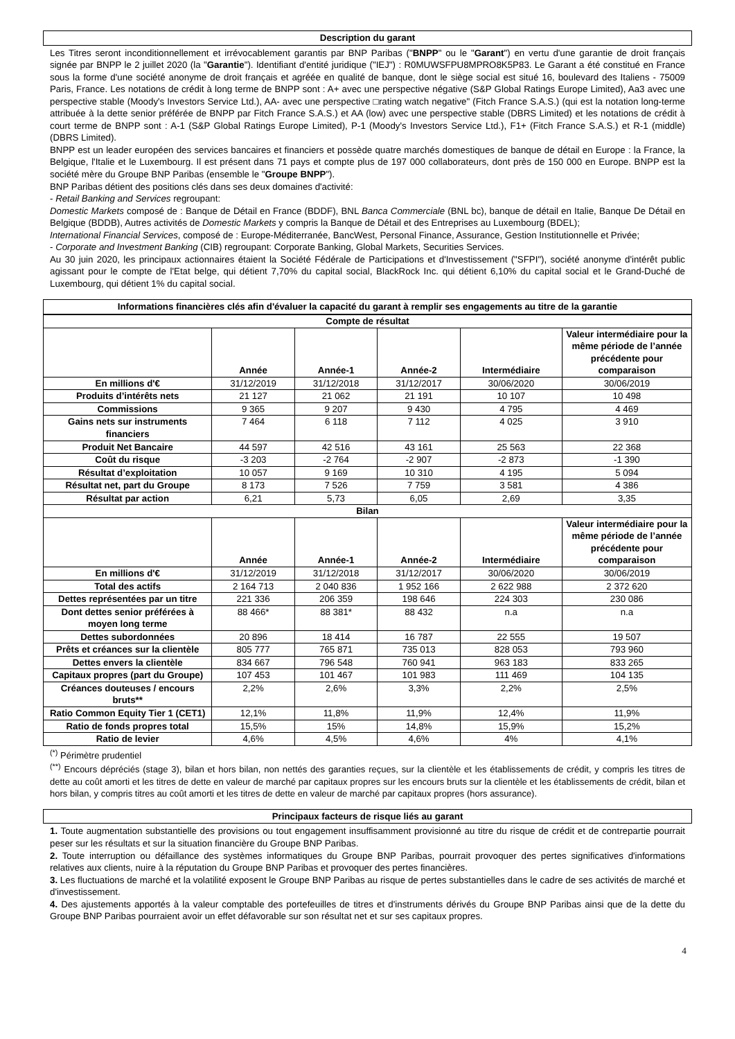Description du garant
Les Titres seront inconditionnellement et irrévocablement garantis par BNP Paribas ("BNPP" ou le "Garant") en vertu d'une garantie de droit français signée par BNPP le 2 juillet 2020 (la "Garantie"). Identifiant d'entité juridique ("IEJ") : R0MUWSFPU8MPRO8K5P83. Le Garant a été constitué en France sous la forme d'une société anonyme de droit français et agréée en qualité de banque, dont le siège social est situé 16, boulevard des Italiens - 75009 Paris, France. Les notations de crédit à long terme de BNPP sont : A+ avec une perspective négative (S&P Global Ratings Europe Limited), Aa3 avec une perspective stable (Moody's Investors Service Ltd.), AA- avec une perspective □rating watch negative" (Fitch France S.A.S.) (qui est la notation long-terme attribuée à la dette senior préférée de BNPP par Fitch France S.A.S.) et AA (low) avec une perspective stable (DBRS Limited) et les notations de crédit à court terme de BNPP sont : A-1 (S&P Global Ratings Europe Limited), P-1 (Moody's Investors Service Ltd.), F1+ (Fitch France S.A.S.) et R-1 (middle) (DBRS Limited).
BNPP est un leader européen des services bancaires et financiers et possède quatre marchés domestiques de banque de détail en Europe : la France, la Belgique, l'Italie et le Luxembourg. Il est présent dans 71 pays et compte plus de 197 000 collaborateurs, dont près de 150 000 en Europe. BNPP est la société mère du Groupe BNP Paribas (ensemble le "Groupe BNPP").
BNP Paribas détient des positions clés dans ses deux domaines d'activité:
- Retail Banking and Services regroupant:
Domestic Markets composé de : Banque de Détail en France (BDDF), BNL Banca Commerciale (BNL bc), banque de détail en Italie, Banque De Détail en Belgique (BDDB), Autres activités de Domestic Markets y compris la Banque de Détail et des Entreprises au Luxembourg (BDEL);
International Financial Services, composé de : Europe-Méditerranée, BancWest, Personal Finance, Assurance, Gestion Institutionnelle et Privée;
- Corporate and Investment Banking (CIB) regroupant: Corporate Banking, Global Markets, Securities Services.
Au 30 juin 2020, les principaux actionnaires étaient la Société Fédérale de Participations et d'Investissement ("SFPI"), société anonyme d'intérêt public agissant pour le compte de l'Etat belge, qui détient 7,70% du capital social, BlackRock Inc. qui détient 6,10% du capital social et le Grand-Duché de Luxembourg, qui détient 1% du capital social.
Informations financières clés afin d'évaluer la capacité du garant à remplir ses engagements au titre de la garantie
| Compte de résultat | | | | | |
| --- | --- | --- | --- | --- | --- |
| | Année | Année-1 | Année-2 | Intermédiaire | Valeur intermédiaire pour la même période de l’année précédente pour comparaison |
| En millions d'€ | 31/12/2019 | 31/12/2018 | 31/12/2017 | 30/06/2020 | 30/06/2019 |
| Produits d’intérêts nets | 21 127 | 21 062 | 21 191 | 10 107 | 10 498 |
| Commissions | 9 365 | 9 207 | 9 430 | 4 795 | 4 469 |
| Gains nets sur instruments financiers | 7 464 | 6 118 | 7 112 | 4 025 | 3 910 |
| Produit Net Bancaire | 44 597 | 42 516 | 43 161 | 25 563 | 22 368 |
| Coût du risque | -3 203 | -2 764 | -2 907 | -2 873 | -1 390 |
| Résultat d’exploitation | 10 057 | 9 169 | 10 310 | 4 195 | 5 094 |
| Résultat net, part du Groupe | 8 173 | 7 526 | 7 759 | 3 581 | 4 386 |
| Résultat par action | 6,21 | 5,73 | 6,05 | 2,69 | 3,35 |
| Bilan | | | | | |
| | Année | Année-1 | Année-2 | Intermédiaire | Valeur intermédiaire pour la même période de l’année précédente pour comparaison |
| En millions d'€ | 31/12/2019 | 31/12/2018 | 31/12/2017 | 30/06/2020 | 30/06/2019 |
| Total des actifs | 2 164 713 | 2 040 836 | 1 952 166 | 2 622 988 | 2 372 620 |
| Dettes représentées par un titre | 221 336 | 206 359 | 198 646 | 224 303 | 230 086 |
| Dont dettes senior préférées à moyen long terme | 88 466* | 88 381* | 88 432 | n.a | n.a |
| Dettes subordonnées | 20 896 | 18 414 | 16 787 | 22 555 | 19 507 |
| Prêts et créances sur la clientèle | 805 777 | 765 871 | 735 013 | 828 053 | 793 960 |
| Dettes envers la clientèle | 834 667 | 796 548 | 760 941 | 963 183 | 833 265 |
| Capitaux propres (part du Groupe) | 107 453 | 101 467 | 101 983 | 111 469 | 104 135 |
| Créances douteuses / encours bruts** | 2,2% | 2,6% | 3,3% | 2,2% | 2,5% |
| Ratio Common Equity Tier 1 (CET1) | 12,1% | 11,8% | 11,9% | 12,4% | 11,9% |
| Ratio de fonds propres total | 15,5% | 15% | 14,8% | 15,9% | 15,2% |
| Ratio de levier | 4,6% | 4,5% | 4,6% | 4% | 4,1% |
<sup>(*)</sup> Périmètre prudentiel
<sup>(**)</sup> Encours dépréciés (stage 3), bilan et hors bilan, non nettés des garanties reçues, sur la clientèle et les établissements de crédit, y compris les titres de dette au coût amorti et les titres de dette en valeur de marché par capitaux propres sur les encours bruts sur la clientèle et les établissements de crédit, bilan et hors bilan, y compris titres au coût amorti et les titres de dette en valeur de marché par capitaux propres (hors assurance).
Principaux facteurs de risque liés au garant
1. Toute augmentation substantielle des provisions ou tout engagement insuffisamment provisionné au titre du risque de crédit et de contrepartie pourrait peser sur les résultats et sur la situation financière du Groupe BNP Paribas.
2. Toute interruption ou défaillance des systèmes informatiques du Groupe BNP Paribas, pourrait provoquer des pertes significatives d'informations relatives aux clients, nuire à la réputation du Groupe BNP Paribas et provoquer des pertes financières.
3. Les fluctuations de marché et la volatilité exposent le Groupe BNP Paribas au risque de pertes substantielles dans le cadre de ses activités de marché et d'investissement.
4. Des ajustements apportés à la valeur comptable des portefeuilles de titres et d'instruments dérivés du Groupe BNP Paribas ainsi que de la dette du Groupe BNP Paribas pourraient avoir un effet défavorable sur son résultat net et sur ses capitaux propres.
4